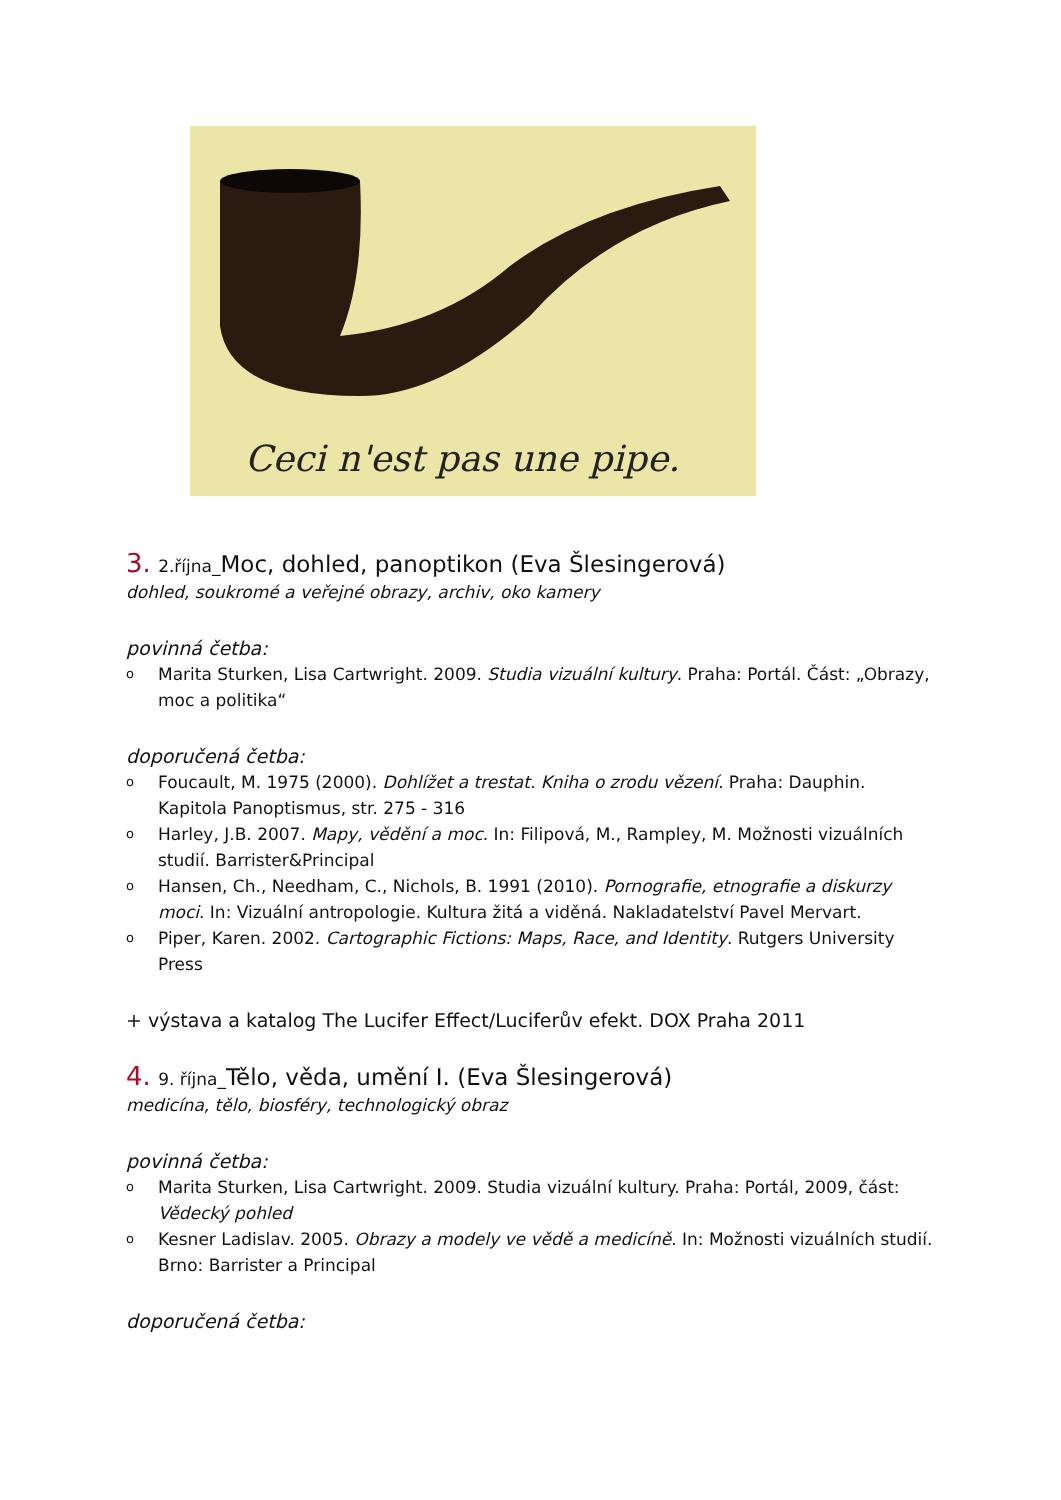Ceci n'est pas une pipe.
3. 2.října_Moc, dohled, panoptikon (Eva Šlesingerová)
dohled, soukromé a veřejné obrazy, archiv, oko kamery
povinná četba:
o Marita Sturken, Lisa Cartwright. 2009. Studia vizuální kultury. Praha: Portál. Část: „Obrazy, moc a politika“
doporučená četba:
o Foucault, M. 1975 (2000). Dohlížet a trestat. Kniha o zrodu vězení. Praha: Dauphin. Kapitola Panoptismus, str. 275 - 316
o Harley, J.B. 2007. Mapy, vědění a moc. In: Filipová, M., Rampley, M. Možnosti vizuálních studií. Barrister&Principal
o Hansen, Ch., Needham, C., Nichols, B. 1991 (2010). Pornografie, etnografie a diskurzy moci. In: Vizuální antropologie. Kultura žitá a viděná. Nakladatelství Pavel Mervart.
o Piper, Karen. 2002. Cartographic Fictions: Maps, Race, and Identity. Rutgers University Press
+ výstava a katalog The Lucifer Effect/Luciferův efekt. DOX Praha 2011
4. 9. října_Tělo, věda, umění I. (Eva Šlesingerová)
medicína, tělo, biosféry, technologický obraz
povinná četba:
o Marita Sturken, Lisa Cartwright. 2009. Studia vizuální kultury. Praha: Portál, 2009, část: Vědecký pohled
o Kesner Ladislav. 2005. Obrazy a modely ve vědě a medicíně. In: Možnosti vizuálních studií. Brno: Barrister a Principal
doporučená četba: